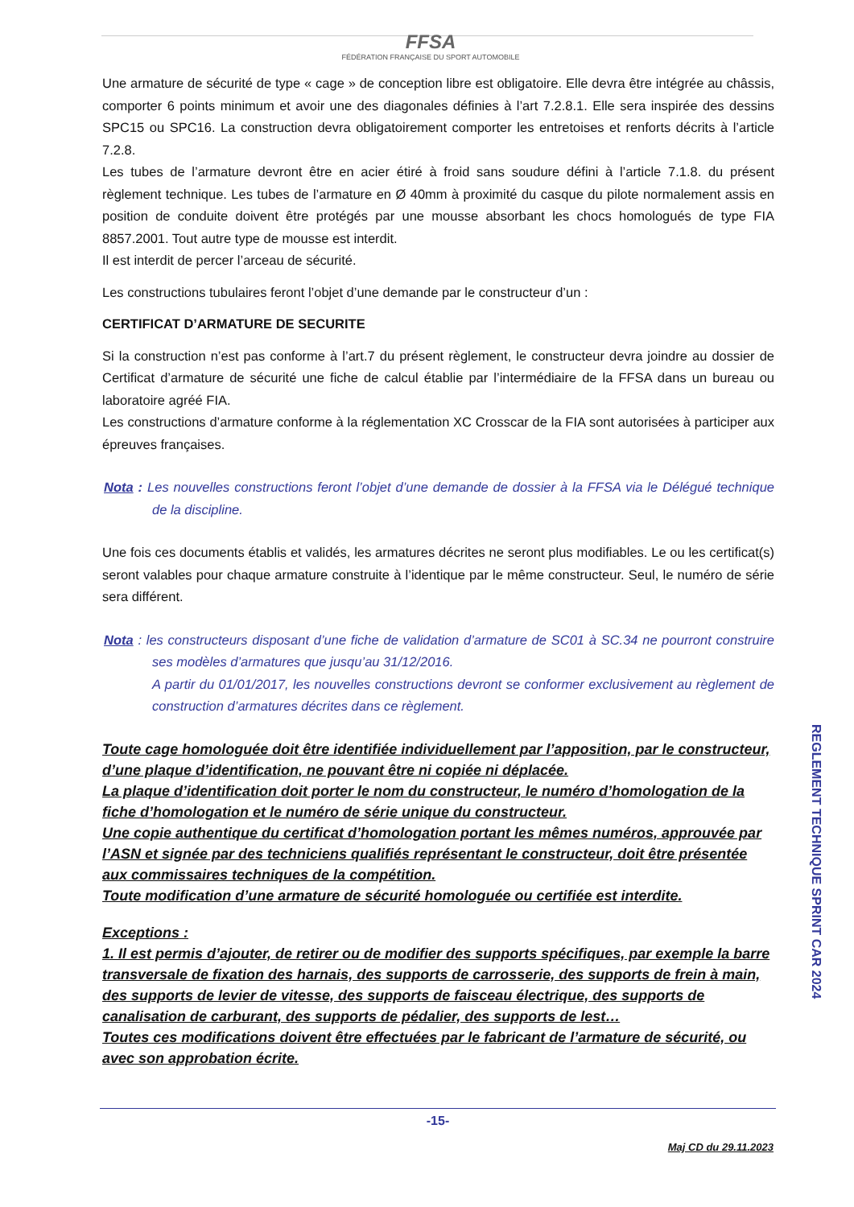FFSA
FÉDÉRATION FRANÇAISE DU SPORT AUTOMOBILE
Une armature de sécurité de type « cage » de conception libre est obligatoire. Elle devra être intégrée au châssis, comporter 6 points minimum et avoir une des diagonales définies à l’art 7.2.8.1. Elle sera inspirée des dessins SPC15 ou SPC16. La construction devra obligatoirement comporter les entretoises et renforts décrits à l’article 7.2.8.
Les tubes de l’armature devront être en acier étiré à froid sans soudure défini à l’article 7.1.8. du présent règlement technique. Les tubes de l’armature en Ø 40mm à proximité du casque du pilote normalement assis en position de conduite doivent être protégés par une mousse absorbant les chocs homologués de type FIA 8857.2001. Tout autre type de mousse est interdit.
Il est interdit de percer l’arceau de sécurité.
Les constructions tubulaires feront l’objet d’une demande par le constructeur d’un :
CERTIFICAT D’ARMATURE DE SECURITE
Si la construction n’est pas conforme à l’art.7 du présent règlement, le constructeur devra joindre au dossier de Certificat d’armature de sécurité une fiche de calcul établie par l’intermédiaire de la FFSA dans un bureau ou laboratoire agréé FIA.
Les constructions d’armature conforme à la réglementation XC Crosscar de la FIA sont autorisées à participer aux épreuves françaises.
Nota : Les nouvelles constructions feront l’objet d’une demande de dossier à la FFSA via le Délégué technique de la discipline.
Une fois ces documents établis et validés, les armatures décrites ne seront plus modifiables. Le ou les certificat(s) seront valables pour chaque armature construite à l’identique par le même constructeur. Seul, le numéro de série sera différent.
Nota : les constructeurs disposant d’une fiche de validation d’armature de SC01 à SC.34 ne pourront construire ses modèles d’armatures que jusqu’au 31/12/2016.
A partir du 01/01/2017, les nouvelles constructions devront se conformer exclusivement au règlement de construction d’armatures décrites dans ce règlement.
Toute cage homologuée doit être identifiée individuellement par l’apposition, par le constructeur, d’une plaque d’identification, ne pouvant être ni copiée ni déplacée.
La plaque d’identification doit porter le nom du constructeur, le numéro d’homologation de la fiche d’homologation et le numéro de série unique du constructeur.
Une copie authentique du certificat d’homologation portant les mêmes numéros, approuvée par l’ASN et signée par des techniciens qualifiés représentant le constructeur, doit être présentée aux commissaires techniques de la compétition.
Toute modification d’une armature de sécurité homologuée ou certifiée est interdite.
Exceptions :
1. Il est permis d’ajouter, de retirer ou de modifier des supports spécifiques, par exemple la barre transversale de fixation des harnais, des supports de carrosserie, des supports de frein à main, des supports de levier de vitesse, des supports de faisceau électrique, des supports de canalisation de carburant, des supports de pédalier, des supports de lest…
Toutes ces modifications doivent être effectuées par le fabricant de l’armature de sécurité, ou avec son approbation écrite.
REGLEMENT TECHNIQUE SPRINT CAR 2024
-15-
Maj CD du 29.11.2023